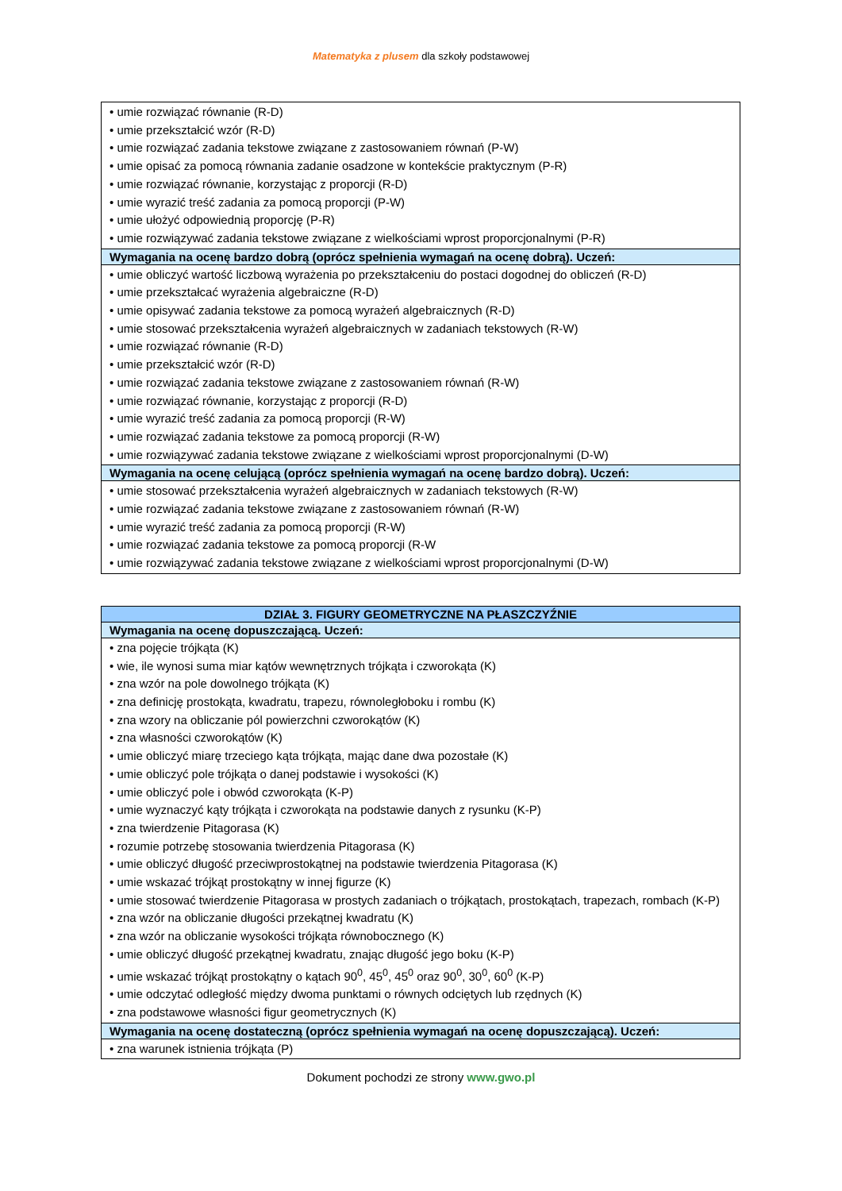Matematyka z plusem dla szkoły podstawowej
| • umie rozwiązać równanie (R-D) • umie przekształcić wzór (R-D) • umie rozwiązać zadania tekstowe związane z zastosowaniem równań (P-W) • umie opisać za pomocą równania zadanie osadzone w kontekście praktycznym (P-R) • umie rozwiązać równanie, korzystając z proporcji (R-D) • umie wyrazić treść zadania za pomocą proporcji (P-W) • umie ułożyć odpowiednią proporcję (P-R) • umie rozwiązywać zadania tekstowe związane z wielkościami wprost proporcjonalnymi (P-R) |
| Wymagania na ocenę bardzo dobrą (oprócz spełnienia wymagań na ocenę dobrą). Uczeń: |
| • umie obliczyć wartość liczbową wyrażenia po przekształceniu do postaci dogodnej do obliczeń (R-D) • umie przekształcać wyrażenia algebraiczne (R-D) • umie opisywać zadania tekstowe za pomocą wyrażeń algebraicznych (R-D) • umie stosować przekształcenia wyrażeń algebraicznych w zadaniach tekstowych (R-W) • umie rozwiązać równanie (R-D) • umie przekształcić wzór (R-D) • umie rozwiązać zadania tekstowe związane z zastosowaniem równań (R-W) • umie rozwiązać równanie, korzystając z proporcji (R-D) • umie wyrazić treść zadania za pomocą proporcji (R-W) • umie rozwiązać zadania tekstowe za pomocą proporcji (R-W) • umie rozwiązywać zadania tekstowe związane z wielkościami wprost proporcjonalnymi (D-W) |
| Wymagania na ocenę celującą (oprócz spełnienia wymagań na ocenę bardzo dobrą). Uczeń: |
| • umie stosować przekształcenia wyrażeń algebraicznych w zadaniach tekstowych (R-W) • umie rozwiązać zadania tekstowe związane z zastosowaniem równań (R-W) • umie wyrazić treść zadania za pomocą proporcji (R-W) • umie rozwiązać zadania tekstowe za pomocą proporcji (R-W • umie rozwiązywać zadania tekstowe związane z wielkościami wprost proporcjonalnymi (D-W) |
| DZIAŁ 3. FIGURY GEOMETRYCZNE NA PŁASZCZYŹNIE |
| --- |
| Wymagania na ocenę dopuszczającą. Uczeń: |
| • zna pojęcie trójkąta (K) • wie, ile wynosi suma miar kątów wewnętrznych trójkąta i czworokąta (K) • zna wzór na pole dowolnego trójkąta (K) • zna definicję prostokąta, kwadratu, trapezu, równoległoboku i rombu (K) • zna wzory na obliczanie pól powierzchni czworokątów (K) • zna własności czworokątów (K) • umie obliczyć miarę trzeciego kąta trójkąta, mając dane dwa pozostałe (K) • umie obliczyć pole trójkąta o danej podstawie i wysokości (K) • umie obliczyć pole i obwód czworokąta (K-P) • umie wyznaczyć kąty trójkąta i czworokąta na podstawie danych z rysunku (K-P) • zna twierdzenie Pitagorasa (K) • rozumie potrzebę stosowania twierdzenia Pitagorasa (K) • umie obliczyć długość przeciwprostokątnej na podstawie twierdzenia Pitagorasa (K) • umie wskazać trójkąt prostokątny w innej figurze (K) • umie stosować twierdzenie Pitagorasa w prostych zadaniach o trójkątach, prostokątach, trapezach, rombach (K-P) • zna wzór na obliczanie długości przekątnej kwadratu (K) • zna wzór na obliczanie wysokości trójkąta równobocznego (K) • umie obliczyć długość przekątnej kwadratu, znając długość jego boku (K-P) • umie wskazać trójkąt prostokątny o kątach 90<sup>0</sup>, 45<sup>0</sup>, 45<sup>0</sup> oraz 90<sup>0</sup>, 30<sup>0</sup>, 60<sup>0</sup> (K-P) • umie odczytać odległość między dwoma punktami o równych odciętych lub rzędnych (K) • zna podstawowe własności figur geometrycznych (K) |
| Wymagania na ocenę dostateczną (oprócz spełnienia wymagań na ocenę dopuszczającą). Uczeń: |
| • zna warunek istnienia trójkąta (P) |
Dokument pochodzi ze strony www.gwo.pl